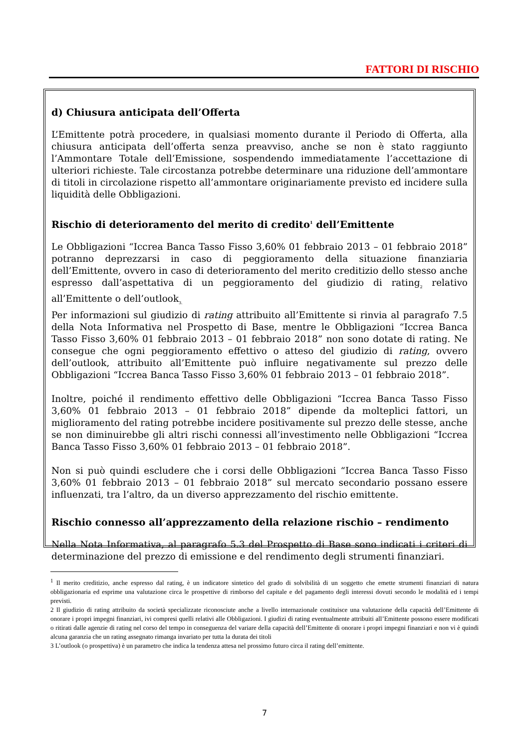FATTORI DI RISCHIO
d) Chiusura anticipata dell’Offerta
L’Emittente potrà procedere, in qualsiasi momento durante il Periodo di Offerta, alla chiusura anticipata dell’offerta senza preavviso, anche se non è stato raggiunto l’Ammontare Totale dell’Emissione, sospendendo immediatamente l’accettazione di ulteriori richieste. Tale circostanza potrebbe determinare una riduzione dell’ammontare di titoli in circolazione rispetto all’ammontare originariamente previsto ed incidere sulla liquidità delle Obbligazioni.
Rischio di deterioramento del merito di credito<sup>1</sup> dell’Emittente
Le Obbligazioni “Iccrea Banca Tasso Fisso 3,60% 01 febbraio 2013 – 01 febbraio 2018” potranno deprezzarsi in caso di peggioramento della situazione finanziaria dell’Emittente, ovvero in caso di deterioramento del merito creditizio dello stesso anche espresso dall’aspettativa di un peggioramento del giudizio di rating<sub>2</sub> relativo all’Emittente o dell’outlook<sub>3.</sub>
Per informazioni sul giudizio di rating attribuito all’Emittente si rinvia al paragrafo 7.5 della Nota Informativa nel Prospetto di Base, mentre le Obbligazioni “Iccrea Banca Tasso Fisso 3,60% 01 febbraio 2013 – 01 febbraio 2018” non sono dotate di rating. Ne consegue che ogni peggioramento effettivo o atteso del giudizio di rating, ovvero dell’outlook, attribuito all’Emittente può influire negativamente sul prezzo delle Obbligazioni “Iccrea Banca Tasso Fisso 3,60% 01 febbraio 2013 – 01 febbraio 2018”.
Inoltre, poiché il rendimento effettivo delle Obbligazioni “Iccrea Banca Tasso Fisso 3,60% 01 febbraio 2013 – 01 febbraio 2018” dipende da molteplici fattori, un miglioramento del rating potrebbe incidere positivamente sul prezzo delle stesse, anche se non diminuirebbe gli altri rischi connessi all’investimento nelle Obbligazioni “Iccrea Banca Tasso Fisso 3,60% 01 febbraio 2013 – 01 febbraio 2018”.
Non si può quindi escludere che i corsi delle Obbligazioni “Iccrea Banca Tasso Fisso 3,60% 01 febbraio 2013 – 01 febbraio 2018” sul mercato secondario possano essere influenzati, tra l’altro, da un diverso apprezzamento del rischio emittente.
Rischio connesso all’apprezzamento della relazione rischio – rendimento
Nella Nota Informativa, al paragrafo 5.3 del Prospetto di Base sono indicati i criteri di determinazione del prezzo di emissione e del rendimento degli strumenti finanziari.
<sup>1</sup> Il merito creditizio, anche espresso dal rating, è un indicatore sintetico del grado di solvibilità di un soggetto che emette strumenti finanziari di natura obbligazionaria ed esprime una valutazione circa le prospettive di rimborso del capitale e del pagamento degli interessi dovuti secondo le modalità ed i tempi previsti.
2 Il giudizio di rating attribuito da società specializzate riconosciute anche a livello internazionale costituisce una valutazione della capacità dell’Emittente di onorare i propri impegni finanziari, ivi compresi quelli relativi alle Obbligazioni. I giudizi di rating eventualmente attribuiti all’Emittente possono essere modificati o ritirati dalle agenzie di rating nel corso del tempo in conseguenza del variare della capacità dell’Emittente di onorare i propri impegni finanziari e non vi è quindi alcuna garanzia che un rating assegnato rimanga invariato per tutta la durata dei titoli
3 L’outlook (o prospettiva) è un parametro che indica la tendenza attesa nel prossimo futuro circa il rating dell’emittente.
7